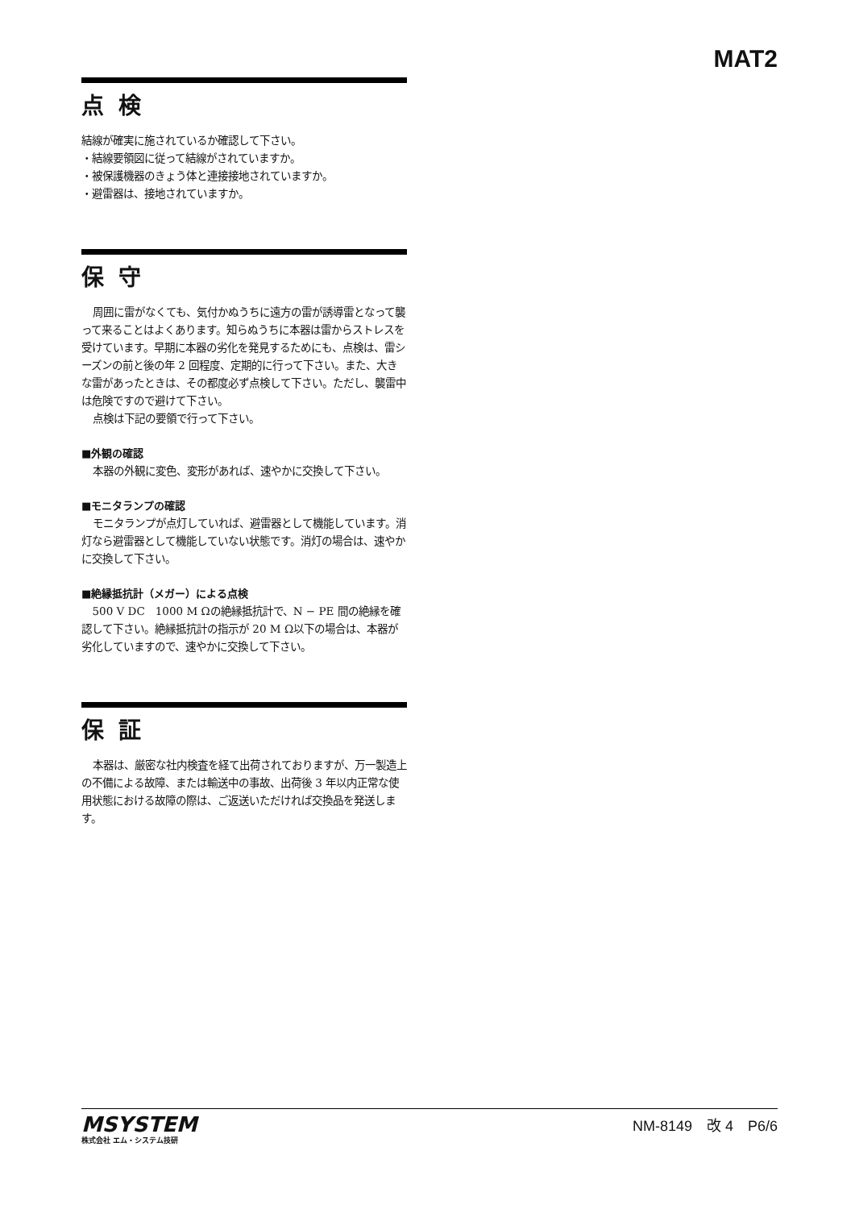MAT2
点検
結線が確実に施されているか確認して下さい。
・結線要領図に従って結線がされていますか。
・被保護機器のきょう体と連接接地されていますか。
・避雷器は、接地されていますか。
保守
周囲に雷がなくても、気付かぬうちに遠方の雷が誘導雷となって襲って来ることはよくあります。知らぬうちに本器は雷からストレスを受けています。早期に本器の劣化を発見するためにも、点検は、雷シーズンの前と後の年 2 回程度、定期的に行って下さい。また、大きな雷があったときは、その都度必ず点検して下さい。ただし、襲雷中は危険ですので避けて下さい。
点検は下記の要領で行って下さい。
■外観の確認
本器の外観に変色、変形があれば、速やかに交換して下さい。
■モニタランプの確認
モニタランプが点灯していれば、避雷器として機能しています。消灯なら避雷器として機能していない状態です。消灯の場合は、速やかに交換して下さい。
■絶縁抵抗計（メガー）による点検
500 V DC　1000 M Ωの絶縁抵抗計で、N − PE 間の絶縁を確認して下さい。絶縁抵抗計の指示が 20 M Ω以下の場合は、本器が劣化していますので、速やかに交換して下さい。
保証
本器は、厳密な社内検査を経て出荷されておりますが、万一製造上の不備による故障、または輸送中の事故、出荷後 3 年以内正常な使用状態における故障の際は、ご返送いただければ交換品を発送します。
MSYSTEM
株式会社 エム・システム技研
NM-8149　改 4　P6/6